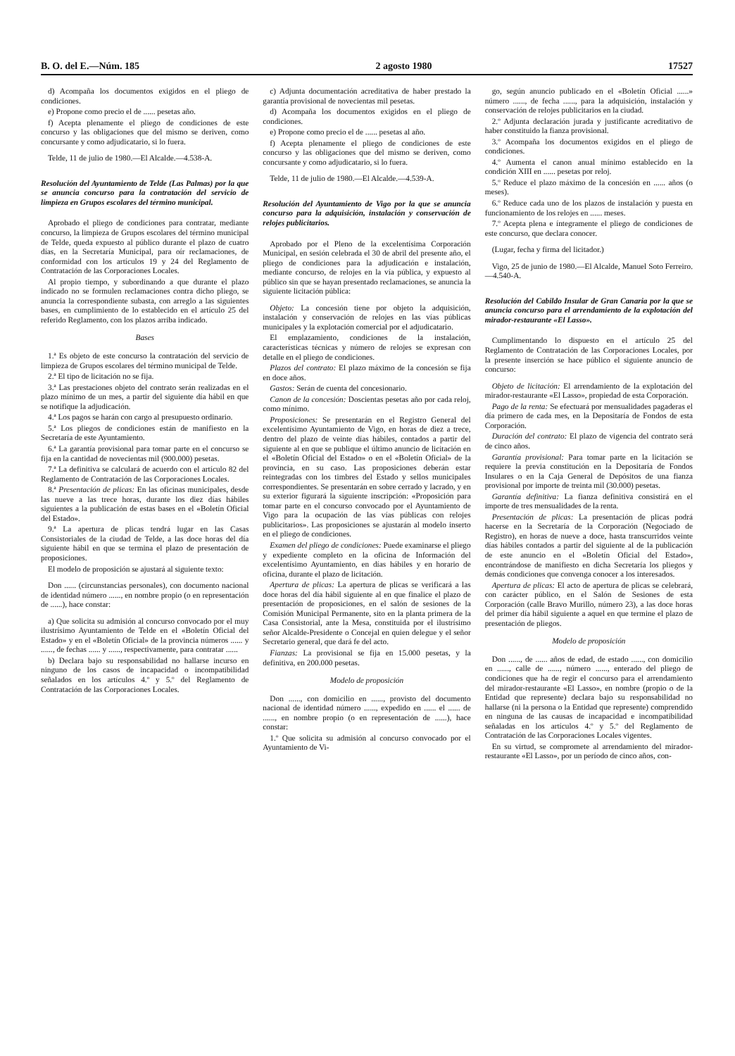B. O. del E.—Núm. 185 2 agosto 1980 17527
d) Acompaña los documentos exigidos en el pliego de condiciones.
e) Propone como precio el de ...... pesetas año.
f) Acepta plenamente el pliego de condiciones de este concurso y las obligaciones que del mismo se deriven, como concursante y como adjudicatario, si lo fuera.
Telde, 11 de julio de 1980.—El Alcalde.—4.538-A.
Resolución del Ayuntamiento de Telde (Las Palmas) por la que se anuncia concurso para la contratación del servicio de limpieza en Grupos escolares del término municipal.
Aprobado el pliego de condiciones para contratar, mediante concurso, la limpieza de Grupos escolares del término municipal de Telde, queda expuesto al público durante el plazo de cuatro días, en la Secretaría Municipal, para oír reclamaciones, de conformidad con los artículos 19 y 24 del Reglamento de Contratación de las Corporaciones Locales.
Al propio tiempo, y subordinando a que durante el plazo indicado no se formulen reclamaciones contra dicho pliego, se anuncia la correspondiente subasta, con arreglo a las siguientes bases, en cumplimiento de lo establecido en el artículo 25 del referido Reglamento, con los plazos arriba indicado.
Bases
1.ª Es objeto de este concurso la contratación del servicio de limpieza de Grupos escolares del término municipal de Telde.
2.ª El tipo de licitación no se fija.
3.ª Las prestaciones objeto del contrato serán realizadas en el plazo mínimo de un mes, a partir del siguiente día hábil en que se notifique la adjudicación.
4.ª Los pagos se harán con cargo al presupuesto ordinario.
5.ª Los pliegos de condiciones están de manifiesto en la Secretaría de este Ayuntamiento.
6.ª La garantía provisional para tomar parte en el concurso se fija en la cantidad de novecientas mil (900.000) pesetas.
7.ª La definitiva se calculará de acuerdo con el artículo 82 del Reglamento de Contratación de las Corporaciones Locales.
8.ª Presentación de plicas: En las oficinas municipales, desde las nueve a las trece horas, durante los diez días hábiles siguientes a la publicación de estas bases en el «Boletín Oficial del Estado».
9.ª La apertura de plicas tendrá lugar en las Casas Consistoriales de la ciudad de Telde, a las doce horas del día siguiente hábil en que se termina el plazo de presentación de proposiciones.
El modelo de proposición se ajustará al siguiente texto:
Don ...... (circunstancias personales), con documento nacional de identidad número ......, en nombre propio (o en representación de ......), hace constar:
a) Que solicita su admisión al concurso convocado por el muy ilustrísimo Ayuntamiento de Telde en el «Boletín Oficial del Estado» y en el «Boletín Oficial» de la provincia números ...... y ......, de fechas ...... y ......, respectivamente, para contratar ......
b) Declara bajo su responsabilidad no hallarse incurso en ninguno de los casos de incapacidad o incompatibilidad señalados en los artículos 4.º y 5.º del Reglamento de Contratación de las Corporaciones Locales.
c) Adjunta documentación acreditativa de haber prestado la garantía provisional de novecientas mil pesetas.
d) Acompaña los documentos exigidos en el pliego de condiciones.
e) Propone como precio el de ...... pesetas al año.
f) Acepta plenamente el pliego de condiciones de este concurso y las obligaciones que del mismo se deriven, como concursante y como adjudicatario, si lo fuera.
Telde, 11 de julio de 1980.—El Alcalde.—4.539-A.
Resolución del Ayuntamiento de Vigo por la que se anuncia concurso para la adquisición, instalación y conservación de relojes publicitarios.
Aprobado por el Pleno de la excelentísima Corporación Municipal, en sesión celebrada el 30 de abril del presente año, el pliego de condiciones para la adjudicación e instalación, mediante concurso, de relojes en la vía pública, y expuesto al público sin que se hayan presentado reclamaciones, se anuncia la siguiente licitación pública:
Objeto: La concesión tiene por objeto la adquisición, instalación y conservación de relojes en las vías públicas municipales y la explotación comercial por el adjudicatario.
El emplazamiento, condiciones de la instalación, características técnicas y número de relojes se expresan con detalle en el pliego de condiciones.
Plazos del contrato: El plazo máximo de la concesión se fija en doce años.
Gastos: Serán de cuenta del concesionario.
Canon de la concesión: Doscientas pesetas año por cada reloj, como mínimo.
Proposiciones: Se presentarán en el Registro General del excelentísimo Ayuntamiento de Vigo, en horas de diez a trece, dentro del plazo de veinte días hábiles, contados a partir del siguiente al en que se publique el último anuncio de licitación en el «Boletín Oficial del Estado» o en el «Boletín Oficial» de la provincia, en su caso. Las proposiciones deberán estar reintegradas con los timbres del Estado y sellos municipales correspondientes. Se presentarán en sobre cerrado y lacrado, y en su exterior figurará la siguiente inscripción: «Proposición para tomar parte en el concurso convocado por el Ayuntamiento de Vigo para la ocupación de las vías públicas con relojes publicitarios». Las proposiciones se ajustarán al modelo inserto en el pliego de condiciones.
Examen del pliego de condiciones: Puede examinarse el pliego y expediente completo en la oficina de Información del excelentísimo Ayuntamiento, en días hábiles y en horario de oficina, durante el plazo de licitación.
Apertura de plicas: La apertura de plicas se verificará a las doce horas del día hábil siguiente al en que finalice el plazo de presentación de proposiciones, en el salón de sesiones de la Comisión Municipal Permanente, sito en la planta primera de la Casa Consistorial, ante la Mesa, constituida por el ilustrísimo señor Alcalde-Presidente o Concejal en quien delegue y el señor Secretario general, que dará fe del acto.
Fianzas: La provisional se fija en 15.000 pesetas, y la definitiva, en 200.000 pesetas.
Modelo de proposición
Don ......, con domicilio en ......, provisto del documento nacional de identidad número ......, expedido en ...... el ...... de ......, en nombre propio (o en representación de ......), hace constar:
1.º Que solicita su admisión al concurso convocado por el Ayuntamiento de Vi-
go, según anuncio publicado en el «Boletín Oficial ......» número ......, de fecha ......, para la adquisición, instalación y conservación de relojes publicitarios en la ciudad.
2.º Adjunta declaración jurada y justificante acreditativo de haber constituido la fianza provisional.
3.º Acompaña los documentos exigidos en el pliego de condiciones.
4.º Aumenta el canon anual mínimo establecido en la condición XIII en ...... pesetas por reloj.
5.º Reduce el plazo máximo de la concesión en ...... años (o meses).
6.º Reduce cada uno de los plazos de instalación y puesta en funcionamiento de los relojes en ...... meses.
7.º Acepta plena e íntegramente el pliego de condiciones de este concurso, que declara conocer.
(Lugar, fecha y firma del licitador.)
Vigo, 25 de junio de 1980.—El Alcalde, Manuel Soto Ferreiro.—4.540-A.
Resolución del Cabildo Insular de Gran Canaria por la que se anuncia concurso para el arrendamiento de la explotación del mirador-restaurante «El Lasso».
Cumplimentando lo dispuesto en el artículo 25 del Reglamento de Contratación de las Corporaciones Locales, por la presente inserción se hace público el siguiente anuncio de concurso:
Objeto de licitación: El arrendamiento de la explotación del mirador-restaurante «El Lasso», propiedad de esta Corporación.
Pago de la renta: Se efectuará por mensualidades pagaderas el día primero de cada mes, en la Depositaría de Fondos de esta Corporación.
Duración del contrato: El plazo de vigencia del contrato será de cinco años.
Garantía provisional: Para tomar parte en la licitación se requiere la previa constitución en la Depositaría de Fondos Insulares o en la Caja General de Depósitos de una fianza provisional por importe de treinta mil (30.000) pesetas.
Garantía definitiva: La fianza definitiva consistirá en el importe de tres mensualidades de la renta.
Presentación de plicas: La presentación de plicas podrá hacerse en la Secretaría de la Corporación (Negociado de Registro), en horas de nueve a doce, hasta transcurridos veinte días hábiles contados a partir del siguiente al de la publicación de este anuncio en el «Boletín Oficial del Estado», encontrándose de manifiesto en dicha Secretaría los pliegos y demás condiciones que convenga conocer a los interesados.
Apertura de plicas: El acto de apertura de plicas se celebrará, con carácter público, en el Salón de Sesiones de esta Corporación (calle Bravo Murillo, número 23), a las doce horas del primer día hábil siguiente a aquel en que termine el plazo de presentación de pliegos.
Modelo de proposición
Don ......, de ...... años de edad, de estado ......, con domicilio en ......, calle de ......, número ......, enterado del pliego de condiciones que ha de regir el concurso para el arrendamiento del mirador-restaurante «El Lasso», en nombre (propio o de la Entidad que represente) declara bajo su responsabilidad no hallarse (ni la persona o la Entidad que represente) comprendido en ninguna de las causas de incapacidad e incompatibilidad señaladas en los artículos 4.º y 5.º del Reglamento de Contratación de las Corporaciones Locales vigentes.
En su virtud, se compromete al arrendamiento del mirador-restaurante «El Lasso», por un período de cinco años, con-